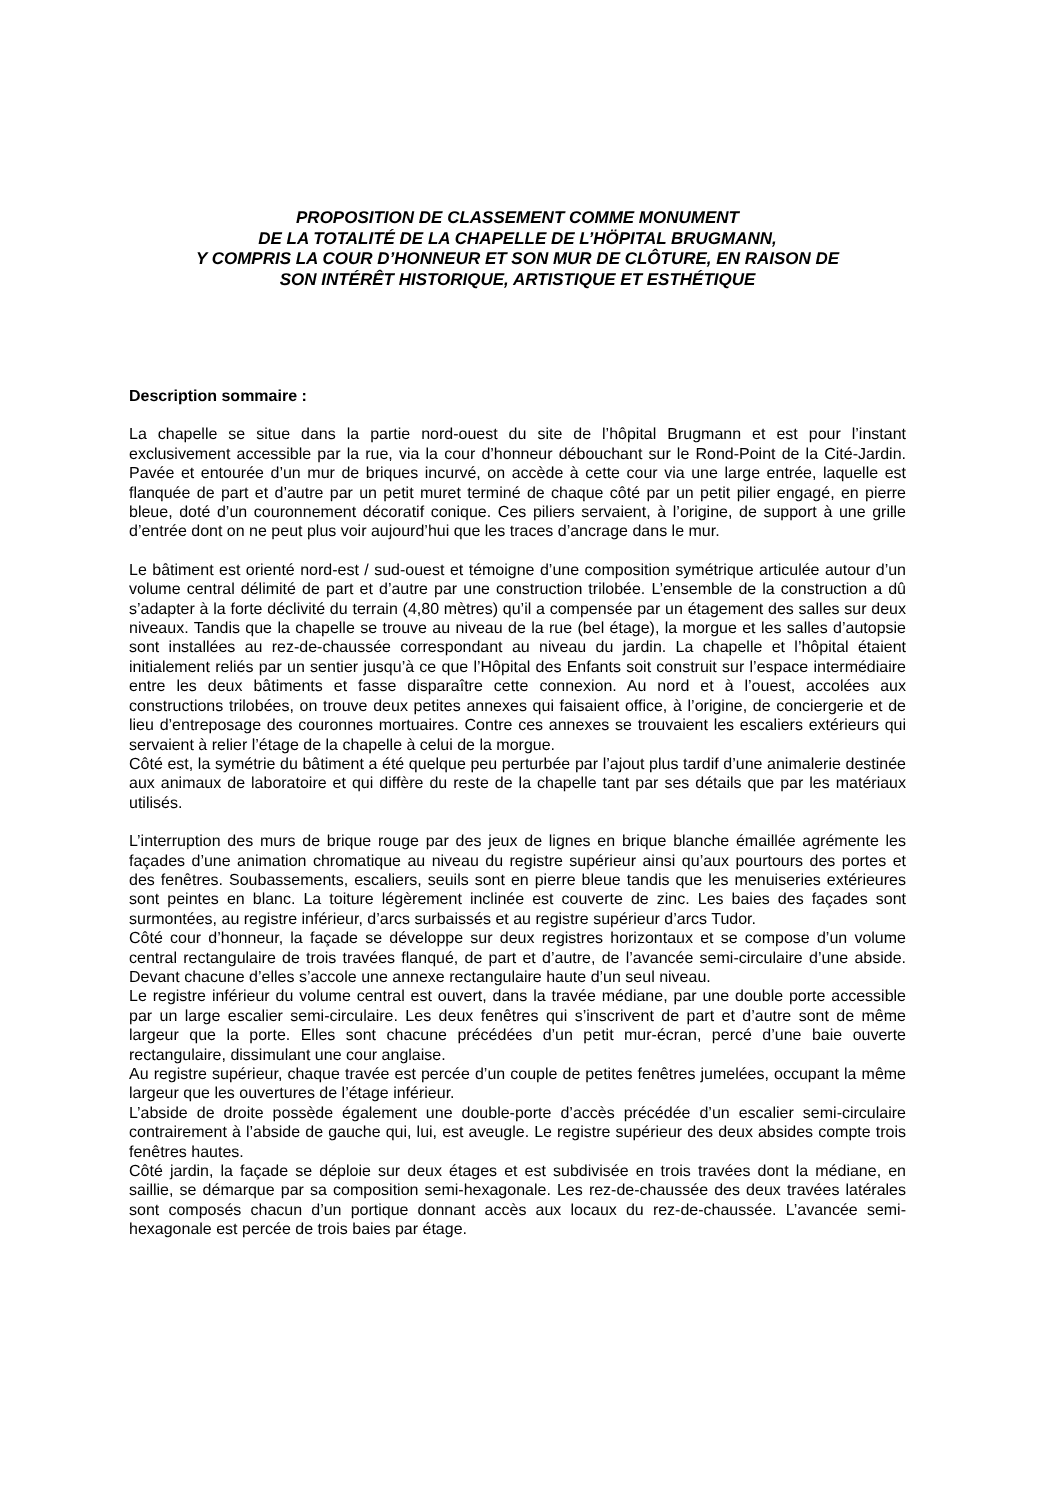PROPOSITION DE CLASSEMENT COMME MONUMENT
DE LA TOTALITÉ DE LA CHAPELLE DE L’HÖPITAL BRUGMANN,
Y COMPRIS LA COUR D’HONNEUR ET SON MUR DE CLÔTURE, EN RAISON DE
SON INTÉRÊT HISTORIQUE, ARTISTIQUE ET ESTHÉTIQUE
Description sommaire :
La chapelle se situe dans la partie nord-ouest du site de l’hôpital Brugmann et est pour l’instant exclusivement accessible par la rue, via la cour d’honneur débouchant sur le Rond-Point de la Cité-Jardin. Pavée et entourée d’un mur de briques incurvé, on accède à cette cour via une large entrée, laquelle est flanquée de part et d’autre par un petit muret terminé de chaque côté par un petit pilier engagé, en pierre bleue, doté d’un couronnement décoratif conique. Ces piliers servaient, à l’origine, de support à une grille d’entrée dont on ne peut plus voir aujourd’hui que les traces d’ancrage dans le mur.
Le bâtiment est orienté nord-est / sud-ouest et témoigne d’une composition symétrique articulée autour d’un volume central délimité de part et d’autre par une construction trilobée. L’ensemble de la construction a dû s’adapter à la forte déclivité du terrain (4,80 mètres) qu’il a compensée par un étagement des salles sur deux niveaux. Tandis que la chapelle se trouve au niveau de la rue (bel étage), la morgue et les salles d’autopsie sont installées au rez-de-chaussée correspondant au niveau du jardin. La chapelle et l’hôpital étaient initialement reliés par un sentier jusqu’à ce que l’Hôpital des Enfants soit construit sur l’espace intermédiaire entre les deux bâtiments et fasse disparaître cette connexion. Au nord et à l’ouest, accolées aux constructions trilobées, on trouve deux petites annexes qui faisaient office, à l’origine, de conciergerie et de lieu d’entreposage des couronnes mortuaires. Contre ces annexes se trouvaient les escaliers extérieurs qui servaient à relier l’étage de la chapelle à celui de la morgue.
Côté est, la symétrie du bâtiment a été quelque peu perturbée par l’ajout plus tardif d’une animalerie destinée aux animaux de laboratoire et qui diffère du reste de la chapelle tant par ses détails que par les matériaux utilisés.
L’interruption des murs de brique rouge par des jeux de lignes en brique blanche émaillée agrémente les façades d’une animation chromatique au niveau du registre supérieur ainsi qu’aux pourtours des portes et des fenêtres. Soubassements, escaliers, seuils sont en pierre bleue tandis que les menuiseries extérieures sont peintes en blanc. La toiture légèrement inclinée est couverte de zinc. Les baies des façades sont surmontées, au registre inférieur, d’arcs surbaissés et au registre supérieur d’arcs Tudor.
Côté cour d’honneur, la façade se développe sur deux registres horizontaux et se compose d’un volume central rectangulaire de trois travées flanqué, de part et d’autre, de l’avancée semi-circulaire d’une abside. Devant chacune d’elles s’accole une annexe rectangulaire haute d’un seul niveau.
Le registre inférieur du volume central est ouvert, dans la travée médiane, par une double porte accessible par un large escalier semi-circulaire. Les deux fenêtres qui s’inscrivent de part et d’autre sont de même largeur que la porte. Elles sont chacune précédées d’un petit mur-écran, percé d’une baie ouverte rectangulaire, dissimulant une cour anglaise.
Au registre supérieur, chaque travée est percée d’un couple de petites fenêtres jumelées, occupant la même largeur que les ouvertures de l’étage inférieur.
L’abside de droite possède également une double-porte d’accès précédée d’un escalier semi-circulaire contrairement à l’abside de gauche qui, lui, est aveugle. Le registre supérieur des deux absides compte trois fenêtres hautes.
Côté jardin, la façade se déploie sur deux étages et est subdivisée en trois travées dont la médiane, en saillie, se démarque par sa composition semi-hexagonale. Les rez-de-chaussée des deux travées latérales sont composés chacun d’un portique donnant accès aux locaux du rez-de-chaussée. L’avancée semi-hexagonale est percée de trois baies par étage.